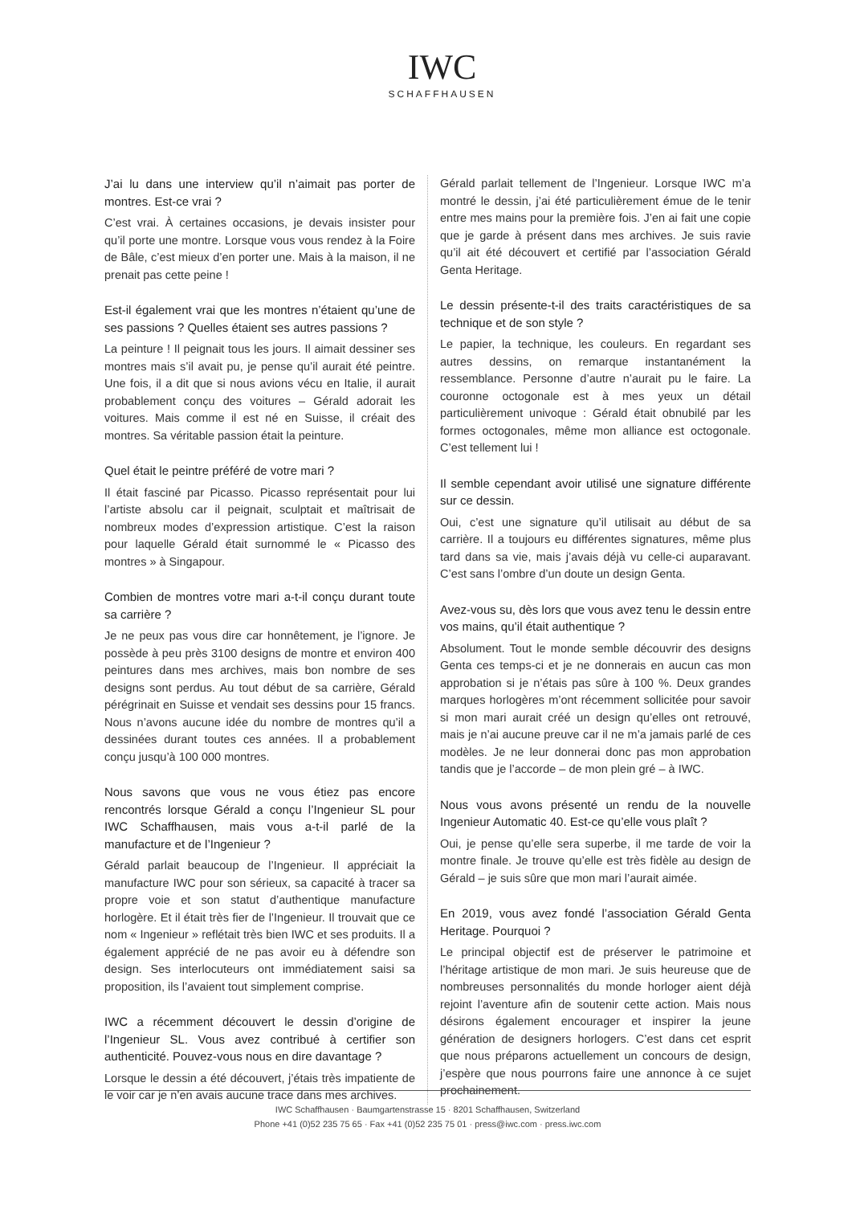IWC
SCHAFFHAUSEN
J’ai lu dans une interview qu’il n’aimait pas porter de montres. Est-ce vrai ?
C’est vrai. À certaines occasions, je devais insister pour qu’il porte une montre. Lorsque vous vous rendez à la Foire de Bâle, c’est mieux d’en porter une. Mais à la maison, il ne prenait pas cette peine !
Est-il également vrai que les montres n’étaient qu’une de ses passions ? Quelles étaient ses autres passions ?
La peinture ! Il peignait tous les jours. Il aimait dessiner ses montres mais s’il avait pu, je pense qu’il aurait été peintre. Une fois, il a dit que si nous avions vécu en Italie, il aurait probablement conçu des voitures – Gérald adorait les voitures. Mais comme il est né en Suisse, il créait des montres. Sa véritable passion était la peinture.
Quel était le peintre préféré de votre mari ?
Il était fasciné par Picasso. Picasso représentait pour lui l’artiste absolu car il peignait, sculptait et maîtrisait de nombreux modes d’expression artistique. C’est la raison pour laquelle Gérald était surnommé le « Picasso des montres » à Singapour.
Combien de montres votre mari a-t-il conçu durant toute sa carrière ?
Je ne peux pas vous dire car honnêtement, je l’ignore. Je possède à peu près 3100 designs de montre et environ 400 peintures dans mes archives, mais bon nombre de ses designs sont perdus. Au tout début de sa carrière, Gérald pérégrinait en Suisse et vendait ses dessins pour 15 francs. Nous n’avons aucune idée du nombre de montres qu’il a dessinées durant toutes ces années. Il a probablement conçu jusqu’à 100 000 montres.
Nous savons que vous ne vous étiez pas encore rencontrés lorsque Gérald a conçu l’Ingenieur SL pour IWC Schaffhausen, mais vous a-t-il parlé de la manufacture et de l’Ingenieur ?
Gérald parlait beaucoup de l’Ingenieur. Il appréciait la manufacture IWC pour son sérieux, sa capacité à tracer sa propre voie et son statut d’authentique manufacture horlogère. Et il était très fier de l’Ingenieur. Il trouvait que ce nom « Ingenieur » reflétait très bien IWC et ses produits. Il a également apprécié de ne pas avoir eu à défendre son design. Ses interlocuteurs ont immédiatement saisi sa proposition, ils l’avaient tout simplement comprise.
IWC a récemment découvert le dessin d’origine de l’Ingenieur SL. Vous avez contribué à certifier son authenticité. Pouvez-vous nous en dire davantage ?
Lorsque le dessin a été découvert, j’étais très impatiente de le voir car je n’en avais aucune trace dans mes archives.
Gérald parlait tellement de l’Ingenieur. Lorsque IWC m’a montré le dessin, j’ai été particulièrement émue de le tenir entre mes mains pour la première fois. J’en ai fait une copie que je garde à présent dans mes archives. Je suis ravie qu’il ait été découvert et certifié par l’association Gérald Genta Heritage.
Le dessin présente-t-il des traits caractéristiques de sa technique et de son style ?
Le papier, la technique, les couleurs. En regardant ses autres dessins, on remarque instantanément la ressemblance. Personne d’autre n’aurait pu le faire. La couronne octogonale est à mes yeux un détail particulièrement univoque : Gérald était obnubilé par les formes octogonales, même mon alliance est octogonale. C’est tellement lui !
Il semble cependant avoir utilisé une signature différente sur ce dessin.
Oui, c’est une signature qu’il utilisait au début de sa carrière. Il a toujours eu différentes signatures, même plus tard dans sa vie, mais j’avais déjà vu celle-ci auparavant. C’est sans l’ombre d’un doute un design Genta.
Avez-vous su, dès lors que vous avez tenu le dessin entre vos mains, qu’il était authentique ?
Absolument. Tout le monde semble découvrir des designs Genta ces temps-ci et je ne donnerais en aucun cas mon approbation si je n’étais pas sûre à 100 %. Deux grandes marques horlogères m’ont récemment sollicitée pour savoir si mon mari aurait créé un design qu’elles ont retrouvé, mais je n’ai aucune preuve car il ne m’a jamais parlé de ces modèles. Je ne leur donnerai donc pas mon approbation tandis que je l’accorde – de mon plein gré – à IWC.
Nous vous avons présenté un rendu de la nouvelle Ingenieur Automatic 40. Est-ce qu’elle vous plaît ?
Oui, je pense qu’elle sera superbe, il me tarde de voir la montre finale. Je trouve qu’elle est très fidèle au design de Gérald – je suis sûre que mon mari l’aurait aimée.
En 2019, vous avez fondé l’association Gérald Genta Heritage. Pourquoi ?
Le principal objectif est de préserver le patrimoine et l’héritage artistique de mon mari. Je suis heureuse que de nombreuses personnalités du monde horloger aient déjà rejoint l’aventure afin de soutenir cette action. Mais nous désirons également encourager et inspirer la jeune génération de designers horlogers. C’est dans cet esprit que nous préparons actuellement un concours de design, j’espère que nous pourrons faire une annonce à ce sujet prochainement.
IWC Schaffhausen · Baumgartenstrasse 15 · 8201 Schaffhausen, Switzerland
Phone +41 (0)52 235 75 65 · Fax +41 (0)52 235 75 01 · press@iwc.com · press.iwc.com